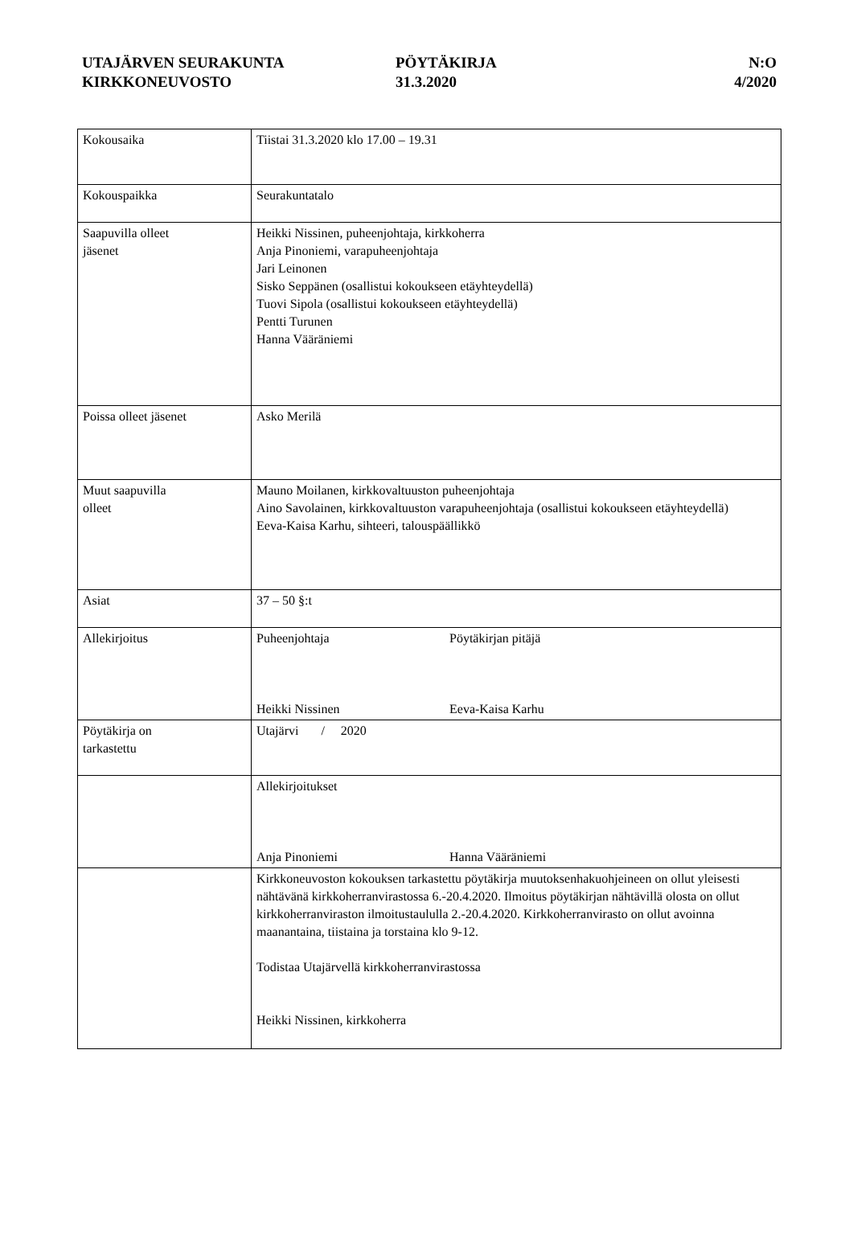UTAJÄRVEN SEURAKUNTA
KIRKKONEUVOSTO
PÖYTÄKIRJA
31.3.2020
N:O
4/2020
| Kokousaika | Tiistai 31.3.2020 klo 17.00 – 19.31 |
| Kokouspaikka | Seurakuntatalo |
| Saapuvilla olleet jäsenet | Heikki Nissinen, puheenjohtaja, kirkkoherra Anja Pinoniemi, varapuheenjohtaja Jari Leinonen Sisko Seppänen (osallistui kokoukseen etäyhteydellä) Tuovi Sipola (osallistui kokoukseen etäyhteydellä) Pentti Turunen Hanna Vääräniemi |
| Poissa olleet jäsenet | Asko Merilä |
| Muut saapuvilla olleet | Mauno Moilanen, kirkkovaltuuston puheenjohtaja Aino Savolainen, kirkkovaltuuston varapuheenjohtaja (osallistui kokoukseen etäyhteydellä) Eeva-Kaisa Karhu, sihteeri, talouspäällikkö |
| Asiat | 37 – 50 §:t |
| Allekirjoitus | Puheenjohtaja Pöytäkirjan pitäjä Heikki Nissinen Eeva-Kaisa Karhu |
| Pöytäkirja on tarkastettu | Utajärvi / 2020 |
| | Allekirjoitukset Anja Pinoniemi Hanna Vääräniemi |
| | Kirkkoneuvoston kokouksen tarkastettu pöytäkirja muutoksenhakuohjeineen on ollut yleisesti nähtävänä kirkkoherranvirastossa 6.-20.4.2020. Ilmoitus pöytäkirjan nähtävillä olosta on ollut kirkkoherranviraston ilmoitustaululla 2.-20.4.2020. Kirkkoherranvirasto on ollut avoinna maanantaina, tiistaina ja torstaina klo 9-12. Todistaa Utajärvellä kirkkoherranvirastossa Heikki Nissinen, kirkkoherra |